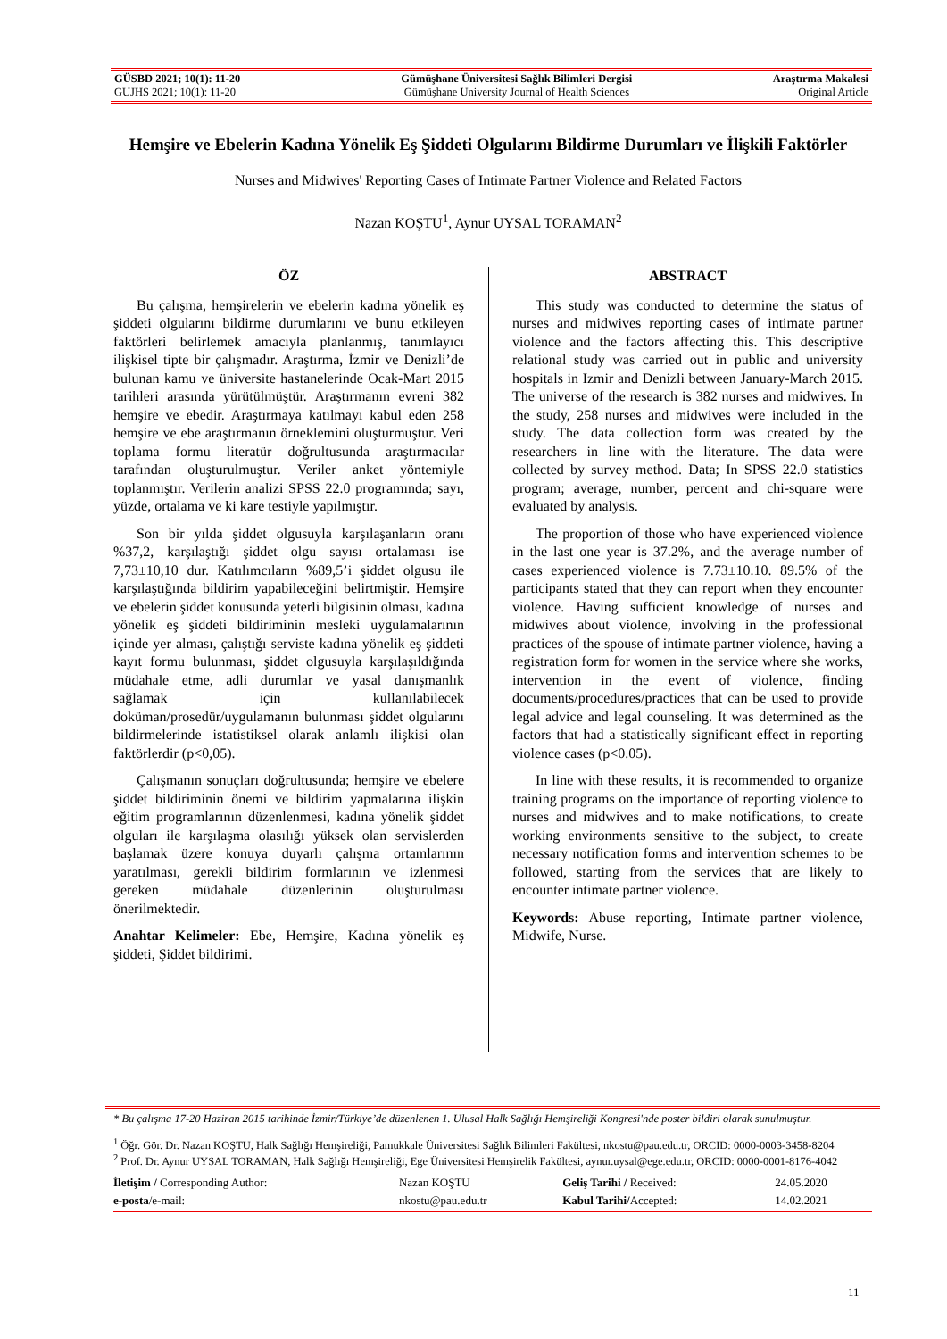| GÜSBD 2021; 10(1): 11-20 | Gümüşhane Üniversitesi Sağlık Bilimleri Dergisi | Araştırma Makalesi |
| GUJHS 2021; 10(1): 11-20 | Gümüşhane University Journal of Health Sciences | Original Article |
Hemşire ve Ebelerin Kadına Yönelik Eş Şiddeti Olgularını Bildirme Durumları ve İlişkili Faktörler
Nurses and Midwives' Reporting Cases of Intimate Partner Violence and Related Factors
Nazan KOŞTU<sup>1</sup>, Aynur UYSAL TORAMAN<sup>2</sup>
ÖZ
Bu çalışma, hemşirelerin ve ebelerin kadına yönelik eş şiddeti olgularını bildirme durumlarını ve bunu etkileyen faktörleri belirlemek amacıyla planlanmış, tanımlayıcı ilişkisel tipte bir çalışmadır. Araştırma, İzmir ve Denizli’de bulunan kamu ve üniversite hastanelerinde Ocak-Mart 2015 tarihleri arasında yürütülmüştür. Araştırmanın evreni 382 hemşire ve ebedir. Araştırmaya katılmayı kabul eden 258 hemşire ve ebe araştırmanın örneklemini oluşturmuştur. Veri toplama formu literatür doğrultusunda araştırmacılar tarafından oluşturulmuştur. Veriler anket yöntemiyle toplanmıştır. Verilerin analizi SPSS 22.0 programında; sayı, yüzde, ortalama ve ki kare testiyle yapılmıştır.
Son bir yılda şiddet olgusuyla karşılaşanların oranı %37,2, karşılaştığı şiddet olgu sayısı ortalaması ise 7,73±10,10 dur. Katılımcıların %89,5’i şiddet olgusu ile karşılaştığında bildirim yapabileceğini belirtmiştir. Hemşire ve ebelerin şiddet konusunda yeterli bilgisinin olması, kadına yönelik eş şiddeti bildiriminin mesleki uygulamalarının içinde yer alması, çalıştığı serviste kadına yönelik eş şiddeti kayıt formu bulunması, şiddet olgusuyla karşılaşıldığında müdahale etme, adli durumlar ve yasal danışmanlık sağlamak için kullanılabilecek doküman/prosedür/uygulamanın bulunması şiddet olgularını bildirmelerinde istatistiksel olarak anlamlı ilişkisi olan faktörlerdir (p<0,05).
Çalışmanın sonuçları doğrultusunda; hemşire ve ebelere şiddet bildiriminin önemi ve bildirim yapmalarına ilişkin eğitim programlarının düzenlenmesi, kadına yönelik şiddet olguları ile karşılaşma olasılığı yüksek olan servislerden başlamak üzere konuya duyarlı çalışma ortamlarının yaratılması, gerekli bildirim formlarının ve izlenmesi gereken müdahale düzenlerinin oluşturulması önerilmektedir.
Anahtar Kelimeler: Ebe, Hemşire, Kadına yönelik eş şiddeti, Şiddet bildirimi.
ABSTRACT
This study was conducted to determine the status of nurses and midwives reporting cases of intimate partner violence and the factors affecting this. This descriptive relational study was carried out in public and university hospitals in Izmir and Denizli between January-March 2015. The universe of the research is 382 nurses and midwives. In the study, 258 nurses and midwives were included in the study. The data collection form was created by the researchers in line with the literature. The data were collected by survey method. Data; In SPSS 22.0 statistics program; average, number, percent and chi-square were evaluated by analysis.
The proportion of those who have experienced violence in the last one year is 37.2%, and the average number of cases experienced violence is 7.73±10.10. 89.5% of the participants stated that they can report when they encounter violence. Having sufficient knowledge of nurses and midwives about violence, involving in the professional practices of the spouse of intimate partner violence, having a registration form for women in the service where she works, intervention in the event of violence, finding documents/procedures/practices that can be used to provide legal advice and legal counseling. It was determined as the factors that had a statistically significant effect in reporting violence cases (p<0.05).
In line with these results, it is recommended to organize training programs on the importance of reporting violence to nurses and midwives and to make notifications, to create working environments sensitive to the subject, to create necessary notification forms and intervention schemes to be followed, starting from the services that are likely to encounter intimate partner violence.
Keywords: Abuse reporting, Intimate partner violence, Midwife, Nurse.
* Bu çalışma 17-20 Haziran 2015 tarihinde İzmir/Türkiye’de düzenlenen 1. Ulusal Halk Sağlığı Hemşireliği Kongresi'nde poster bildiri olarak sunulmuştur.
<sup>1</sup> Öğr. Gör. Dr. Nazan KOŞTU, Halk Sağlığı Hemşireliği, Pamukkale Üniversitesi Sağlık Bilimleri Fakültesi, nkostu@pau.edu.tr, ORCID: 0000-0003-3458-8204
<sup>2</sup> Prof. Dr. Aynur UYSAL TORAMAN, Halk Sağlığı Hemşireliği, Ege Üniversitesi Hemşirelik Fakültesi, aynur.uysal@ege.edu.tr, ORCID: 0000-0001-8176-4042
| İletişim / Corresponding Author: | Nazan KOŞTU | Geliş Tarihi / Received: | 24.05.2020 |
| e-posta /e-mail: | nkostu@pau.edu.tr | Kabul Tarihi/ Accepted: | 14.02.2021 |
11